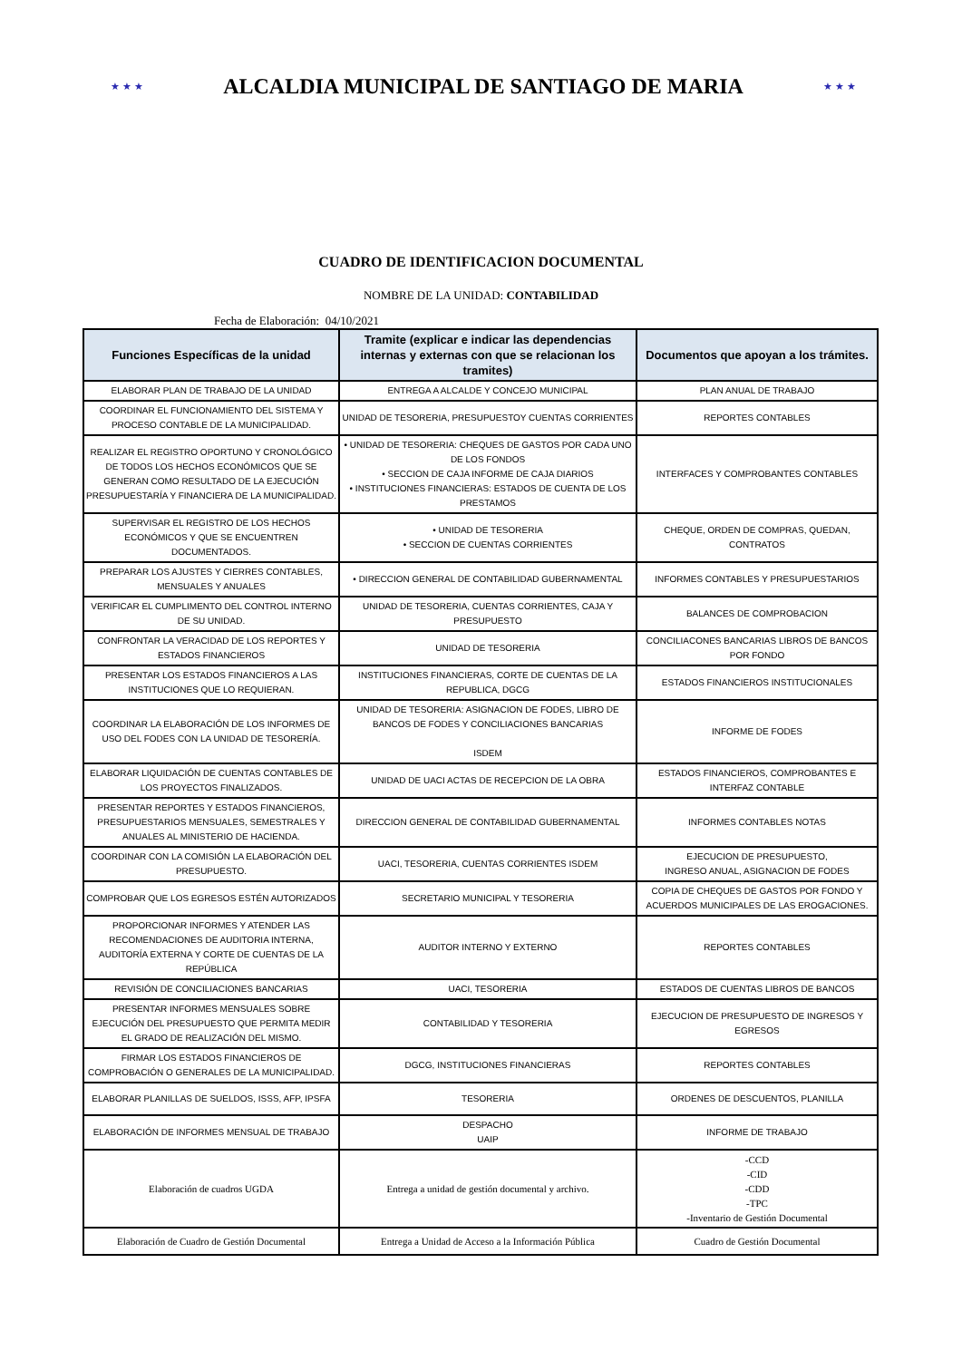★ ★ ★
ALCALDIA MUNICIPAL DE SANTIAGO DE MARIA
★ ★ ★
CUADRO DE IDENTIFICACION DOCUMENTAL
NOMBRE DE LA UNIDAD: CONTABILIDAD
Fecha de Elaboración: 04/10/2021
| Funciones Específicas de la unidad | Tramite (explicar e indicar las dependencias internas y externas con que se relacionan los tramites) | Documentos que apoyan a los trámites. |
| --- | --- | --- |
| ELABORAR PLAN DE TRABAJO DE LA UNIDAD | ENTREGA A ALCALDE Y CONCEJO MUNICIPAL | PLAN ANUAL DE TRABAJO |
| COORDINAR EL FUNCIONAMIENTO DEL SISTEMA Y PROCESO CONTABLE DE LA MUNICIPALIDAD. | UNIDAD DE TESORERIA, PRESUPUESTOY CUENTAS CORRIENTES | REPORTES CONTABLES |
| REALIZAR EL REGISTRO OPORTUNO Y CRONOLÓGICO DE TODOS LOS HECHOS ECONÓMICOS QUE SE GENERAN COMO RESULTADO DE LA EJECUCIÓN PRESUPUESTARÍA Y FINANCIERA DE LA MUNICIPALIDAD. | • UNIDAD DE TESORERIA: CHEQUES DE GASTOS POR CADA UNO DE LOS FONDOS • SECCION DE CAJA INFORME DE CAJA DIARIOS • INSTITUCIONES FINANCIERAS: ESTADOS DE CUENTA DE LOS PRESTAMOS | INTERFACES Y COMPROBANTES CONTABLES |
| SUPERVISAR EL REGISTRO DE LOS HECHOS ECONÓMICOS Y QUE SE ENCUENTREN DOCUMENTADOS. | • UNIDAD DE TESORERIA • SECCION DE CUENTAS CORRIENTES | CHEQUE, ORDEN DE COMPRAS, QUEDAN, CONTRATOS |
| PREPARAR LOS AJUSTES Y CIERRES CONTABLES, MENSUALES Y ANUALES | • DIRECCION GENERAL DE CONTABILIDAD GUBERNAMENTAL | INFORMES CONTABLES Y PRESUPUESTARIOS |
| VERIFICAR EL CUMPLIMENTO DEL CONTROL INTERNO DE SU UNIDAD. | UNIDAD DE TESORERIA, CUENTAS CORRIENTES, CAJA Y PRESUPUESTO | BALANCES DE COMPROBACION |
| CONFRONTAR LA VERACIDAD DE LOS REPORTES Y ESTADOS FINANCIEROS | UNIDAD DE TESORERIA | CONCILIACONES BANCARIAS LIBROS DE BANCOS POR FONDO |
| PRESENTAR LOS ESTADOS FINANCIEROS A LAS INSTITUCIONES QUE LO REQUIERAN. | INSTITUCIONES FINANCIERAS, CORTE DE CUENTAS DE LA REPUBLICA, DGCG | ESTADOS FINANCIEROS INSTITUCIONALES |
| COORDINAR LA ELABORACIÓN DE LOS INFORMES DE USO DEL FODES CON LA UNIDAD DE TESORERÍA. | UNIDAD DE TESORERIA: ASIGNACION DE FODES, LIBRO DE BANCOS DE FODES Y CONCILIACIONES BANCARIAS ISDEM | INFORME DE FODES |
| ELABORAR LIQUIDACIÓN DE CUENTAS CONTABLES DE LOS PROYECTOS FINALIZADOS. | UNIDAD DE UACI ACTAS DE RECEPCION DE LA OBRA | ESTADOS FINANCIEROS, COMPROBANTES E INTERFAZ CONTABLE |
| PRESENTAR REPORTES Y ESTADOS FINANCIEROS, PRESUPUESTARIOS MENSUALES, SEMESTRALES Y ANUALES AL MINISTERIO DE HACIENDA. | DIRECCION GENERAL DE CONTABILIDAD GUBERNAMENTAL | INFORMES CONTABLES NOTAS |
| COORDINAR CON LA COMISIÓN LA ELABORACIÓN DEL PRESUPUESTO. | UACI, TESORERIA, CUENTAS CORRIENTES ISDEM | EJECUCION DE PRESUPUESTO, INGRESO ANUAL, ASIGNACION DE FODES |
| COMPROBAR QUE LOS EGRESOS ESTÉN AUTORIZADOS | SECRETARIO MUNICIPAL Y TESORERIA | COPIA DE CHEQUES DE GASTOS POR FONDO Y ACUERDOS MUNICIPALES DE LAS EROGACIONES. |
| PROPORCIONAR INFORMES Y ATENDER LAS RECOMENDACIONES DE AUDITORIA INTERNA, AUDITORÍA EXTERNA Y CORTE DE CUENTAS DE LA REPÚBLICA | AUDITOR INTERNO Y EXTERNO | REPORTES CONTABLES |
| REVISIÓN DE CONCILIACIONES BANCARIAS | UACI, TESORERIA | ESTADOS DE CUENTAS LIBROS DE BANCOS |
| PRESENTAR INFORMES MENSUALES SOBRE EJECUCIÓN DEL PRESUPUESTO QUE PERMITA MEDIR EL GRADO DE REALIZACIÓN DEL MISMO. | CONTABILIDAD Y TESORERIA | EJECUCION DE PRESUPUESTO DE INGRESOS Y EGRESOS |
| FIRMAR LOS ESTADOS FINANCIEROS DE COMPROBACIÓN O GENERALES DE LA MUNICIPALIDAD. | DGCG, INSTITUCIONES FINANCIERAS | REPORTES CONTABLES |
| ELABORAR PLANILLAS DE SUELDOS, ISSS, AFP, IPSFA | TESORERIA | ORDENES DE DESCUENTOS, PLANILLA |
| ELABORACIÓN DE INFORMES MENSUAL DE TRABAJO | DESPACHO UAIP | INFORME DE TRABAJO |
| Elaboración de cuadros UGDA | Entrega a unidad de gestión documental y archivo. | -CCD -CID -CDD -TPC -Inventario de Gestión Documental |
| Elaboración de Cuadro de Gestión Documental | Entrega a Unidad de Acceso a la Información Pública | Cuadro de Gestión Documental |